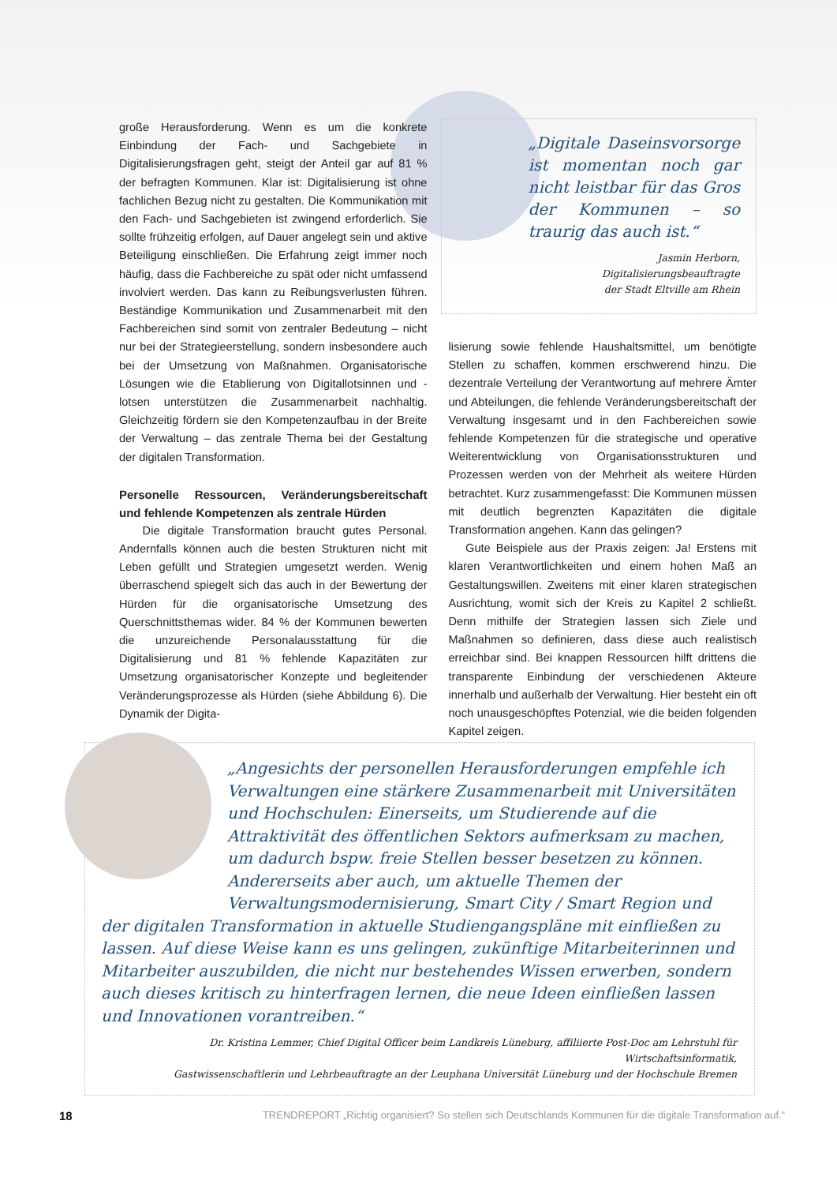große Herausforderung. Wenn es um die konkrete Einbindung der Fach- und Sachgebiete in Digitalisierungsfragen geht, steigt der Anteil gar auf 81 % der befragten Kommunen. Klar ist: Digitalisierung ist ohne fachlichen Bezug nicht zu gestalten. Die Kommunikation mit den Fach- und Sachgebieten ist zwingend erforderlich. Sie sollte frühzeitig erfolgen, auf Dauer angelegt sein und aktive Beteiligung einschließen. Die Erfahrung zeigt immer noch häufig, dass die Fachbereiche zu spät oder nicht umfassend involviert werden. Das kann zu Reibungsverlusten führen. Beständige Kommunikation und Zusammenarbeit mit den Fachbereichen sind somit von zentraler Bedeutung – nicht nur bei der Strategieerstellung, sondern insbesondere auch bei der Umsetzung von Maßnahmen. Organisatorische Lösungen wie die Etablierung von Digitallotsinnen und -lotsen unterstützen die Zusammenarbeit nachhaltig. Gleichzeitig fördern sie den Kompetenzaufbau in der Breite der Verwaltung – das zentrale Thema bei der Gestaltung der digitalen Transformation.
Personelle Ressourcen, Veränderungsbereitschaft und fehlende Kompetenzen als zentrale Hürden
Die digitale Transformation braucht gutes Personal. Andernfalls können auch die besten Strukturen nicht mit Leben gefüllt und Strategien umgesetzt werden. Wenig überraschend spiegelt sich das auch in der Bewertung der Hürden für die organisatorische Umsetzung des Querschnittsthemas wider. 84 % der Kommunen bewerten die unzureichende Personalausstattung für die Digitalisierung und 81 % fehlende Kapazitäten zur Umsetzung organisatorischer Konzepte und begleitender Veränderungsprozesse als Hürden (siehe Abbildung 6). Die Dynamik der Digita-
„Digitale Daseinsvorsorge ist momentan noch gar nicht leistbar für das Gros der Kommunen – so traurig das auch ist.“
Jasmin Herborn, Digitalisierungsbeauftragte
der Stadt Eltville am Rhein
lisierung sowie fehlende Haushaltsmittel, um benötigte Stellen zu schaffen, kommen erschwerend hinzu. Die dezentrale Verteilung der Verantwortung auf mehrere Ämter und Abteilungen, die fehlende Veränderungsbereitschaft der Verwaltung insgesamt und in den Fachbereichen sowie fehlende Kompetenzen für die strategische und operative Weiterentwicklung von Organisationsstrukturen und Prozessen werden von der Mehrheit als weitere Hürden betrachtet. Kurz zusammengefasst: Die Kommunen müssen mit deutlich begrenzten Kapazitäten die digitale Transformation angehen. Kann das gelingen?
Gute Beispiele aus der Praxis zeigen: Ja! Erstens mit klaren Verantwortlichkeiten und einem hohen Maß an Gestaltungswillen. Zweitens mit einer klaren strategischen Ausrichtung, womit sich der Kreis zu Kapitel 2 schließt. Denn mithilfe der Strategien lassen sich Ziele und Maßnahmen so definieren, dass diese auch realistisch erreichbar sind. Bei knappen Ressourcen hilft drittens die transparente Einbindung der verschiedenen Akteure innerhalb und außerhalb der Verwaltung. Hier besteht ein oft noch unausgeschöpftes Potenzial, wie die beiden folgenden Kapitel zeigen.
„Angesichts der personellen Herausforderungen empfehle ich Verwaltungen eine stärkere Zusammenarbeit mit Universitäten und Hochschulen: Einerseits, um Studierende auf die Attraktivität des öffentlichen Sektors aufmerksam zu machen, um dadurch bspw. freie Stellen besser besetzen zu können. Andererseits aber auch, um aktuelle Themen der Verwaltungsmodernisierung, Smart City / Smart Region und der digitalen Transformation in aktuelle Studiengangspläne mit einfließen zu lassen. Auf diese Weise kann es uns gelingen, zukünftige Mitarbeiterinnen und Mitarbeiter auszubilden, die nicht nur bestehendes Wissen erwerben, sondern auch dieses kritisch zu hinterfragen lernen, die neue Ideen einfließen lassen und Innovationen vorantreiben.“
Dr. Kristina Lemmer, Chief Digital Officer beim Landkreis Lüneburg, affiliierte Post-Doc am Lehrstuhl für Wirtschaftsinformatik,
Gastwissenschaftlerin und Lehrbeauftragte an der Leuphana Universität Lüneburg und der Hochschule Bremen
18 TRENDREPORT „Richtig organisiert? So stellen sich Deutschlands Kommunen für die digitale Transformation auf.“